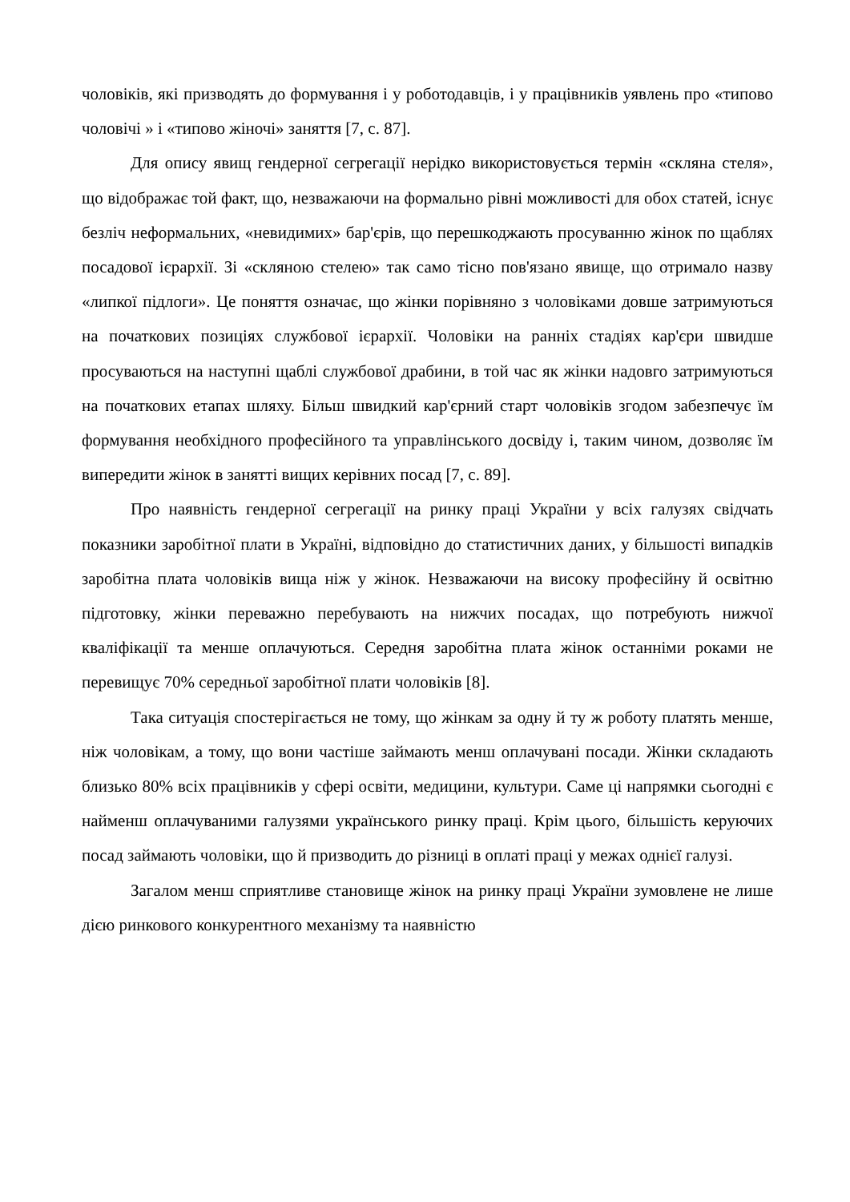чоловіків, які призводять до формування і у роботодавців, і у працівників уявлень про «типово чоловічі » і «типово жіночі» заняття [7, с. 87].
Для опису явищ гендерної сегрегації нерідко використовується термін «скляна стеля», що відображає той факт, що, незважаючи на формально рівні можливості для обох статей, існує безліч неформальних, «невидимих» бар'єрів, що перешкоджають просуванню жінок по щаблях посадової ієрархії. Зі «скляною стелею» так само тісно пов'язано явище, що отримало назву «липкої підлоги». Це поняття означає, що жінки порівняно з чоловіками довше затримуються на початкових позиціях службової ієрархії. Чоловіки на ранніх стадіях кар'єри швидше просуваються на наступні щаблі службової драбини, в той час як жінки надовго затримуються на початкових етапах шляху. Більш швидкий кар'єрний старт чоловіків згодом забезпечує їм формування необхідного професійного та управлінського досвіду і, таким чином, дозволяє їм випередити жінок в занятті вищих керівних посад [7, с. 89].
Про наявність гендерної сегрегації на ринку праці України у всіх галузях свідчать показники заробітної плати в Україні, відповідно до статистичних даних, у більшості випадків заробітна плата чоловіків вища ніж у жінок. Незважаючи на високу професійну й освітню підготовку, жінки переважно перебувають на нижчих посадах, що потребують нижчої кваліфікації та менше оплачуються. Середня заробітна плата жінок останніми роками не перевищує 70% середньої заробітної плати чоловіків [8].
Така ситуація спостерігається не тому, що жінкам за одну й ту ж роботу платять менше, ніж чоловікам, а тому, що вони частіше займають менш оплачувані посади. Жінки складають близько 80% всіх працівників у сфері освіти, медицини, культури. Саме ці напрямки сьогодні є найменш оплачуваними галузями українського ринку праці. Крім цього, більшість керуючих посад займають чоловіки, що й призводить до різниці в оплаті праці у межах однієї галузі.
Загалом менш сприятливе становище жінок на ринку праці України зумовлене не лише дією ринкового конкурентного механізму та наявністю